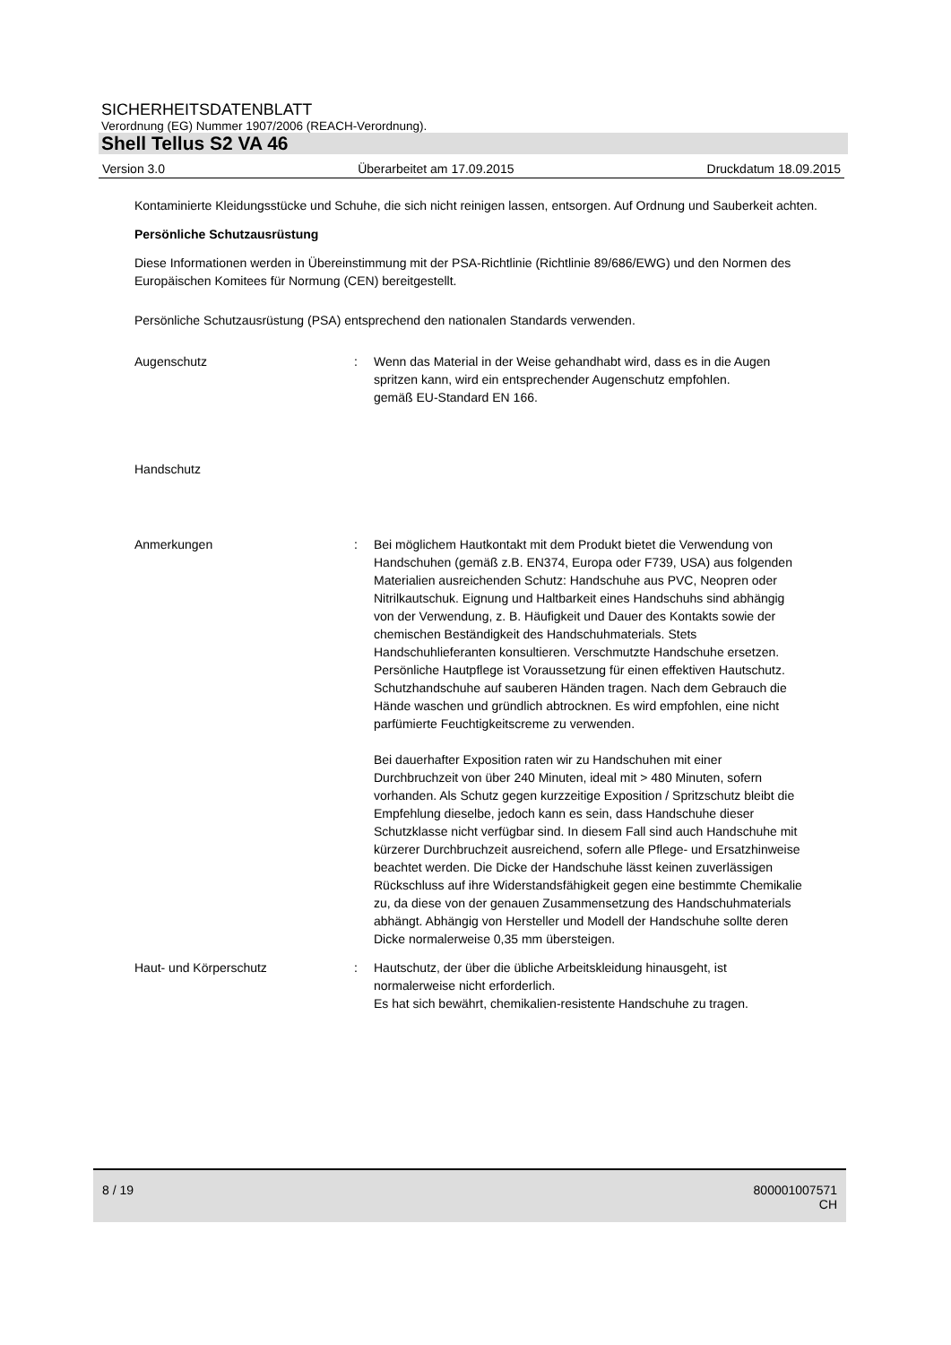SICHERHEITSDATENBLATT
Verordnung (EG) Nummer 1907/2006 (REACH-Verordnung).
Shell Tellus S2 VA 46
Version 3.0 Überarbeitet am 17.09.2015 Druckdatum 18.09.2015
Kontaminierte Kleidungsstücke und Schuhe, die sich nicht reinigen lassen, entsorgen. Auf Ordnung und Sauberkeit achten.
Persönliche Schutzausrüstung
Diese Informationen werden in Übereinstimmung mit der PSA-Richtlinie (Richtlinie 89/686/EWG) und den Normen des Europäischen Komitees für Normung (CEN) bereitgestellt.
Persönliche Schutzausrüstung (PSA) entsprechend den nationalen Standards verwenden.
Augenschutz : Wenn das Material in der Weise gehandhabt wird, dass es in die Augen spritzen kann, wird ein entsprechender Augenschutz empfohlen.
gemäß EU-Standard EN 166.
Handschutz
Anmerkungen : Bei möglichem Hautkontakt mit dem Produkt bietet die Verwendung von Handschuhen (gemäß z.B. EN374, Europa oder F739, USA) aus folgenden Materialien ausreichenden Schutz: Handschuhe aus PVC, Neopren oder Nitrilkautschuk. Eignung und Haltbarkeit eines Handschuhs sind abhängig von der Verwendung, z. B. Häufigkeit und Dauer des Kontakts sowie der chemischen Beständigkeit des Handschuhmaterials. Stets Handschuhlieferanten konsultieren. Verschmutzte Handschuhe ersetzen. Persönliche Hautpflege ist Voraussetzung für einen effektiven Hautschutz. Schutzhandschuhe auf sauberen Händen tragen. Nach dem Gebrauch die Hände waschen und gründlich abtrocknen. Es wird empfohlen, eine nicht parfümierte Feuchtigkeitscreme zu verwenden.
Bei dauerhafter Exposition raten wir zu Handschuhen mit einer Durchbruchzeit von über 240 Minuten, ideal mit > 480 Minuten, sofern vorhanden. Als Schutz gegen kurzzeitige Exposition / Spritzschutz bleibt die Empfehlung dieselbe, jedoch kann es sein, dass Handschuhe dieser Schutzklasse nicht verfügbar sind. In diesem Fall sind auch Handschuhe mit kürzerer Durchbruchzeit ausreichend, sofern alle Pflege- und Ersatzhinweise beachtet werden. Die Dicke der Handschuhe lässt keinen zuverlässigen Rückschluss auf ihre Widerstandsfähigkeit gegen eine bestimmte Chemikalie zu, da diese von der genauen Zusammensetzung des Handschuhmaterials abhängt. Abhängig von Hersteller und Modell der Handschuhe sollte deren Dicke normalerweise 0,35 mm übersteigen.
Haut- und Körperschutz : Hautschutz, der über die übliche Arbeitskleidung hinausgeht, ist normalerweise nicht erforderlich.
Es hat sich bewährt, chemikalien-resistente Handschuhe zu tragen.
8 / 19 800001007571
CH